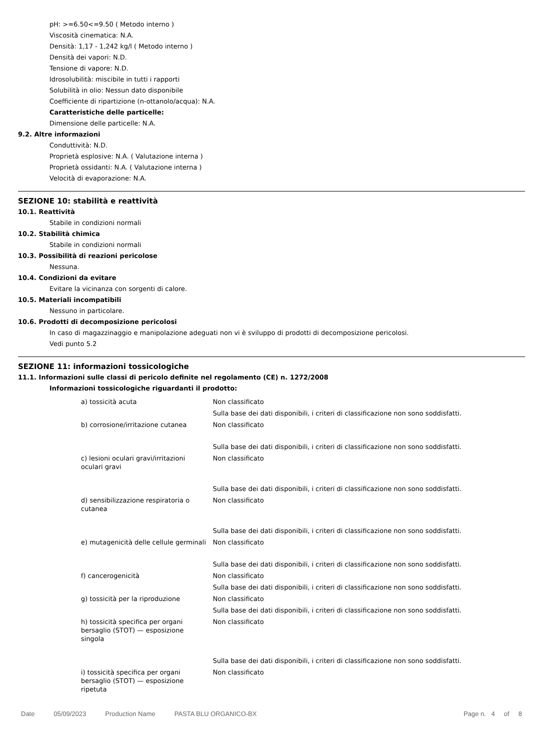pH: >=6.50<=9.50 ( Metodo interno )
Viscosità cinematica: N.A.
Densità: 1,17 - 1,242 kg/l ( Metodo interno )
Densità dei vapori: N.D.
Tensione di vapore: N.D.
Idrosolubilità: miscibile in tutti i rapporti
Solubilità in olio: Nessun dato disponibile
Coefficiente di ripartizione (n-ottanolo/acqua): N.A.
Caratteristiche delle particelle:
Dimensione delle particelle: N.A.
9.2. Altre informazioni
Conduttività: N.D.
Proprietà esplosive: N.A. ( Valutazione interna )
Proprietà ossidanti: N.A. ( Valutazione interna )
Velocità di evaporazione: N.A.
SEZIONE 10: stabilità e reattività
10.1. Reattività
Stabile in condizioni normali
10.2. Stabilità chimica
Stabile in condizioni normali
10.3. Possibilità di reazioni pericolose
Nessuna.
10.4. Condizioni da evitare
Evitare la vicinanza con sorgenti di calore.
10.5. Materiali incompatibili
Nessuno in particolare.
10.6. Prodotti di decomposizione pericolosi
In caso di magazzinaggio e manipolazione adeguati non vi è sviluppo di prodotti di decomposizione pericolosi.
Vedi punto 5.2
SEZIONE 11: informazioni tossicologiche
11.1. Informazioni sulle classi di pericolo definite nel regolamento (CE) n. 1272/2008
Informazioni tossicologiche riguardanti il prodotto:
| a) tossicità acuta | Non classificato |
| | Sulla base dei dati disponibili, i criteri di classificazione non sono soddisfatti. |
| b) corrosione/irritazione cutanea | Non classificato |
| | Sulla base dei dati disponibili, i criteri di classificazione non sono soddisfatti. |
| c) lesioni oculari gravi/irritazioni oculari gravi | Non classificato |
| | Sulla base dei dati disponibili, i criteri di classificazione non sono soddisfatti. |
| d) sensibilizzazione respiratoria o cutanea | Non classificato |
| | Sulla base dei dati disponibili, i criteri di classificazione non sono soddisfatti. |
| e) mutagenicità delle cellule germinali | Non classificato |
| | Sulla base dei dati disponibili, i criteri di classificazione non sono soddisfatti. |
| f) cancerogenicità | Non classificato |
| | Sulla base dei dati disponibili, i criteri di classificazione non sono soddisfatti. |
| g) tossicità per la riproduzione | Non classificato |
| | Sulla base dei dati disponibili, i criteri di classificazione non sono soddisfatti. |
| h) tossicità specifica per organi bersaglio (STOT) — esposizione singola | Non classificato |
| | Sulla base dei dati disponibili, i criteri di classificazione non sono soddisfatti. |
| i) tossicità specifica per organi bersaglio (STOT) — esposizione ripetuta | Non classificato |
Date 05/09/2023 Production Name PASTA BLU ORGANICO-BX Page n. 4 of 8